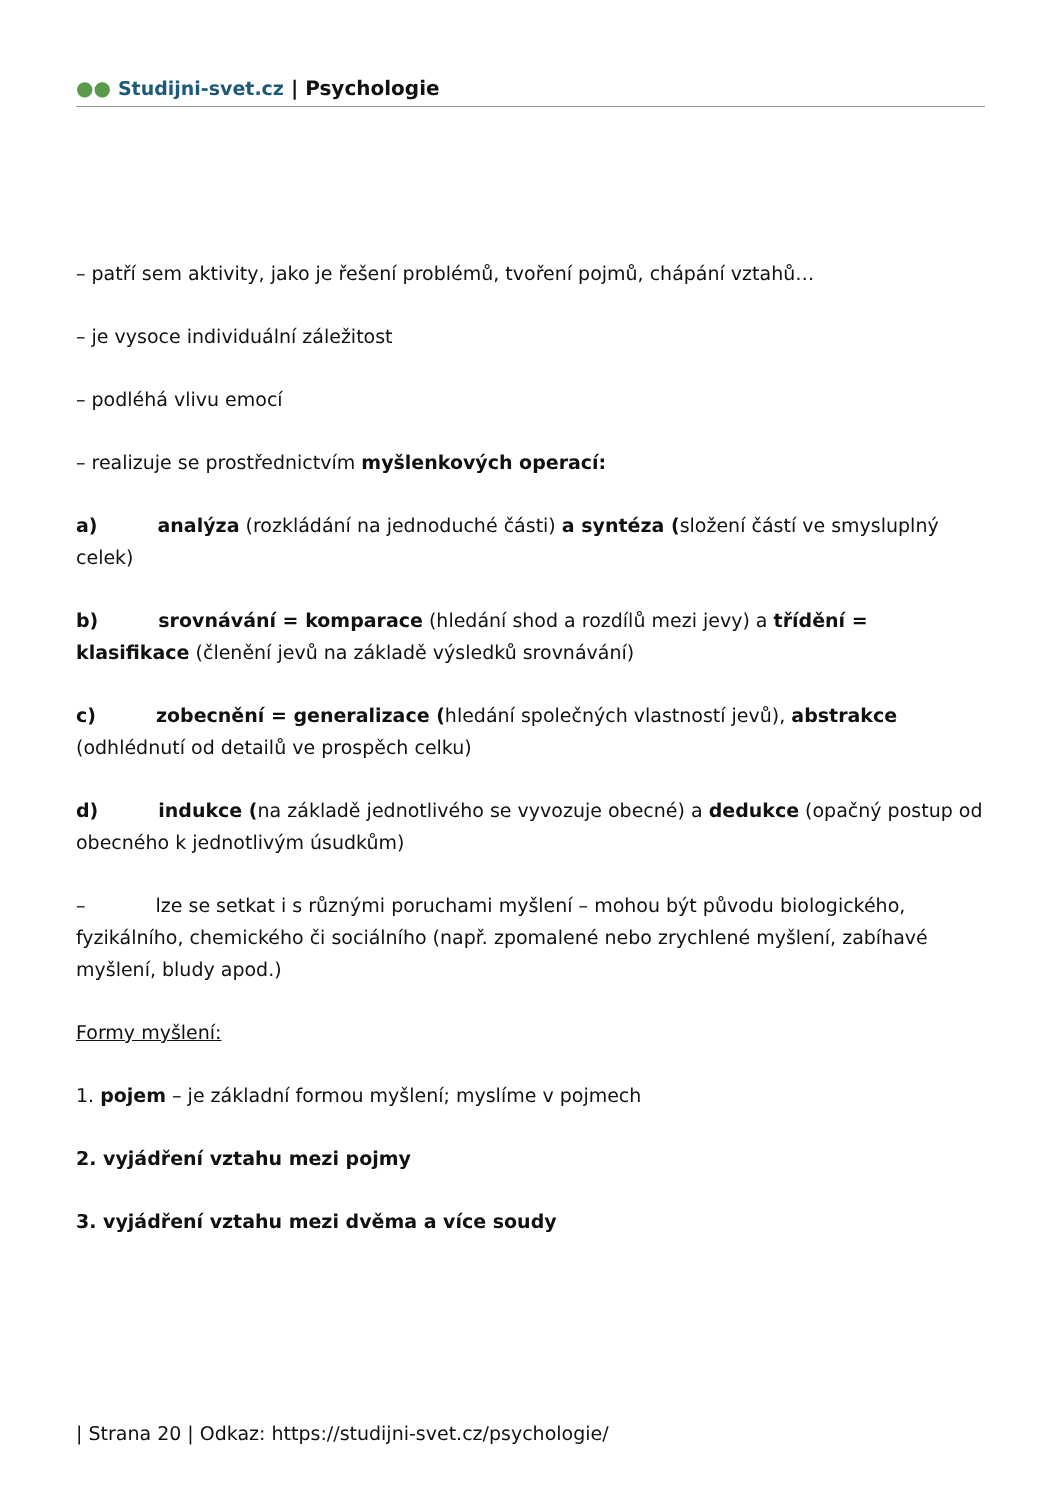●● Studijni-svet.cz | Psychologie
– patří sem aktivity, jako je řešení problémů, tvoření pojmů, chápání vztahů…
– je vysoce individuální záležitost
– podléhá vlivu emocí
– realizuje se prostřednictvím myšlenkových operací:
a) analýza (rozkládání na jednoduché části) a syntéza (složení částí ve smysluplný celek)
b) srovnávání = komparace (hledání shod a rozdílů mezi jevy) a třídění = klasifikace (členění jevů na základě výsledků srovnávání)
c) zobecnění = generalizace (hledání společných vlastností jevů), abstrakce (odhlédnutí od detailů ve prospěch celku)
d) indukce (na základě jednotlivého se vyvozuje obecné) a dedukce (opačný postup od obecného k jednotlivým úsudkům)
– lze se setkat i s různými poruchami myšlení – mohou být původu biologického, fyzikálního, chemického či sociálního (např. zpomalené nebo zrychlené myšlení, zabíhavé myšlení, bludy apod.)
Formy myšlení:
1. pojem – je základní formou myšlení; myslíme v pojmech
2. vyjádření vztahu mezi pojmy
3. vyjádření vztahu mezi dvěma a více soudy
| Strana 20 | Odkaz: https://studijni-svet.cz/psychologie/